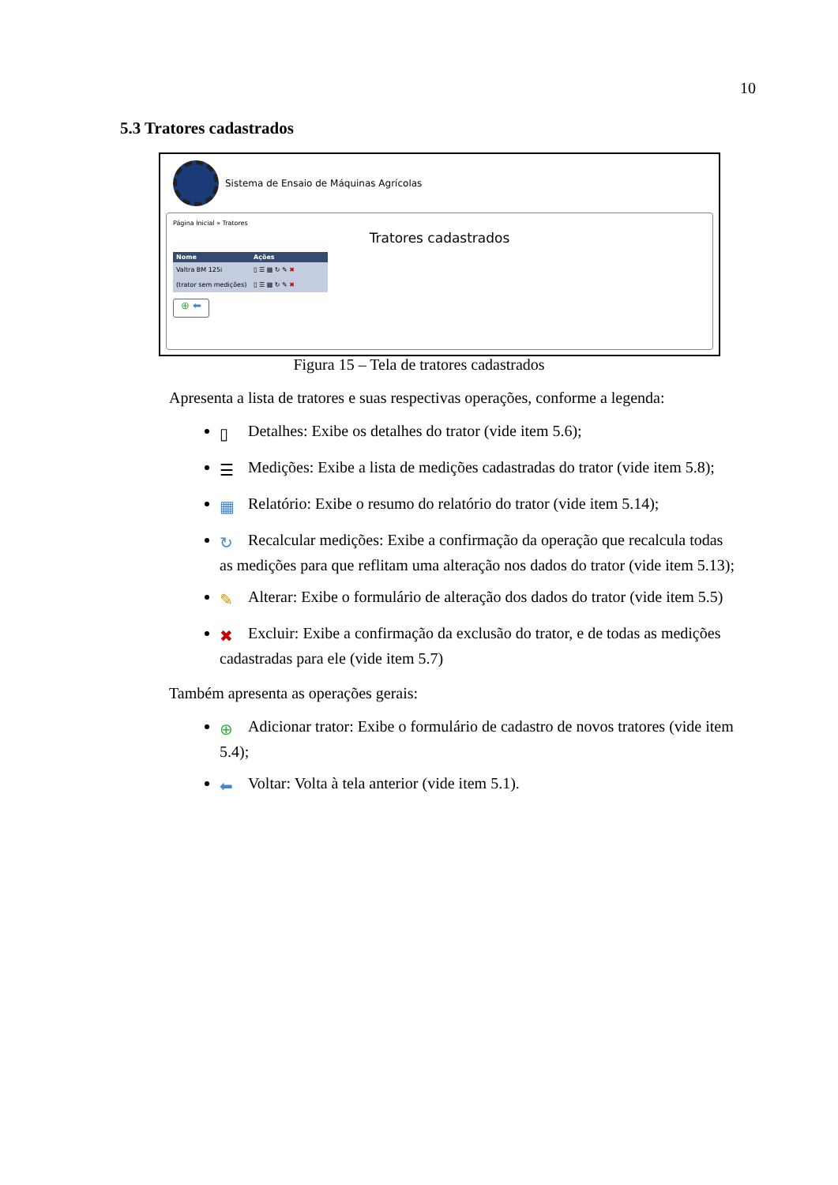10
5.3 Tratores cadastrados
Sistema de Ensaio de Máquinas Agrícolas
Página Inicial » Tratores
Tratores cadastrados
| Nome | Ações |
| --- | --- |
| Valtra BM 125i | ▯ ☰ ▦ ↻ ✎ ✖ |
| (trator sem medições) | ▯ ☰ ▦ ↻ ✎ ✖ |
⊕ ⬅
Figura 15 – Tela de tratores cadastrados
Apresenta a lista de tratores e suas respectivas operações, conforme a legenda:
▯ Detalhes: Exibe os detalhes do trator (vide item 5.6);
☰ Medições: Exibe a lista de medições cadastradas do trator (vide item 5.8);
▦ Relatório: Exibe o resumo do relatório do trator (vide item 5.14);
↻ Recalcular medições: Exibe a confirmação da operação que recalcula todas as medições para que reflitam uma alteração nos dados do trator (vide item 5.13);
✎ Alterar: Exibe o formulário de alteração dos dados do trator (vide item 5.5)
✖ Excluir: Exibe a confirmação da exclusão do trator, e de todas as medições cadastradas para ele (vide item 5.7)
Também apresenta as operações gerais:
⊕ Adicionar trator: Exibe o formulário de cadastro de novos tratores (vide item 5.4);
⬅ Voltar: Volta à tela anterior (vide item 5.1).